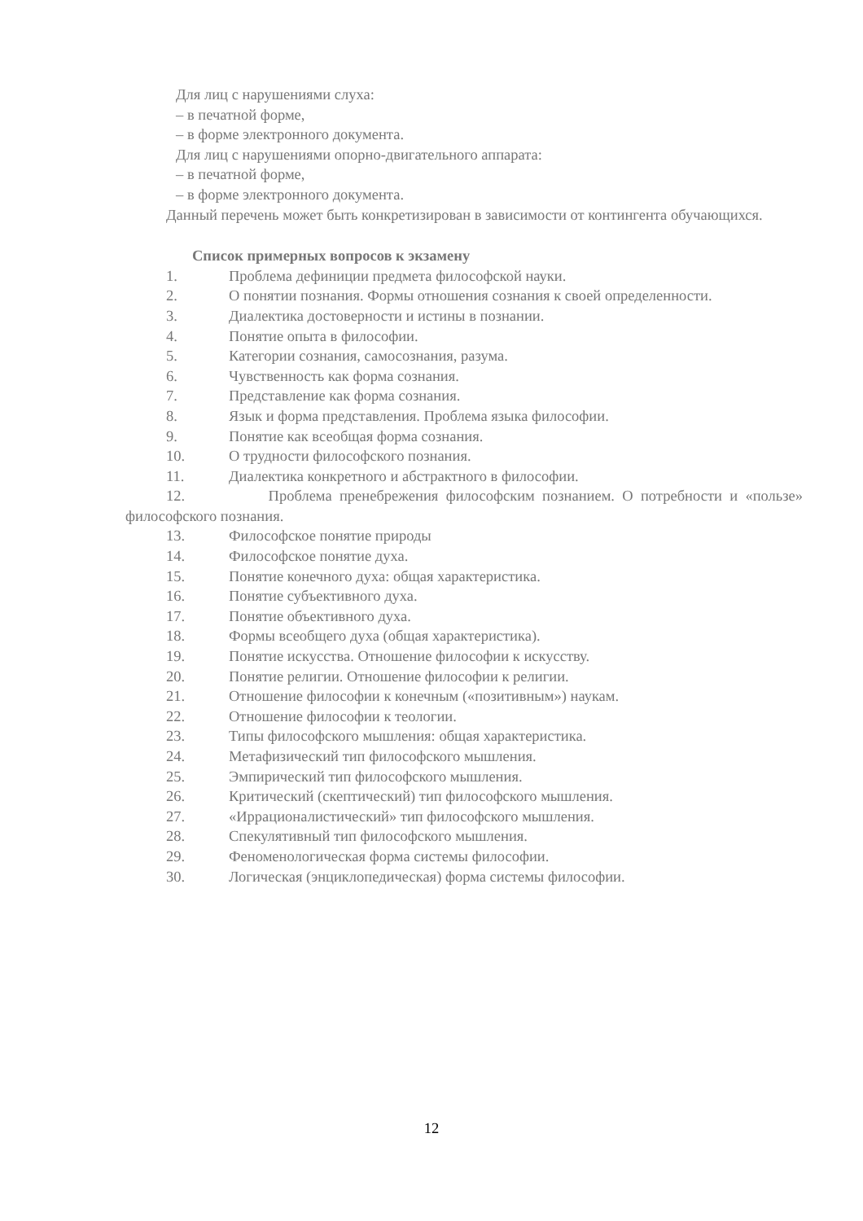Для лиц с нарушениями слуха:
– в печатной форме,
– в форме электронного документа.
Для лиц с нарушениями опорно-двигательного аппарата:
– в печатной форме,
– в форме электронного документа.
Данный перечень может быть конкретизирован в зависимости от контингента обучающихся.
Список примерных вопросов к экзамену
1. Проблема дефиниции предмета философской науки.
2. О понятии познания. Формы отношения сознания к своей определенности.
3. Диалектика достоверности и истины в познании.
4. Понятие опыта в философии.
5. Категории сознания, самосознания, разума.
6. Чувственность как форма сознания.
7. Представление как форма сознания.
8. Язык и форма представления. Проблема языка философии.
9. Понятие как всеобщая форма сознания.
10. О трудности философского познания.
11. Диалектика конкретного и абстрактного в философии.
12. Проблема пренебрежения философским познанием. О потребности и «пользе» философского познания.
13. Философское понятие природы
14. Философское понятие духа.
15. Понятие конечного духа: общая характеристика.
16. Понятие субъективного духа.
17. Понятие объективного духа.
18. Формы всеобщего духа (общая характеристика).
19. Понятие искусства. Отношение философии к искусству.
20. Понятие религии. Отношение философии к религии.
21. Отношение философии к конечным («позитивным») наукам.
22. Отношение философии к теологии.
23. Типы философского мышления: общая характеристика.
24. Метафизический тип философского мышления.
25. Эмпирический тип философского мышления.
26. Критический (скептический) тип философского мышления.
27. «Иррационалистический» тип философского мышления.
28. Спекулятивный тип философского мышления.
29. Феноменологическая форма системы философии.
30. Логическая (энциклопедическая) форма системы философии.
12